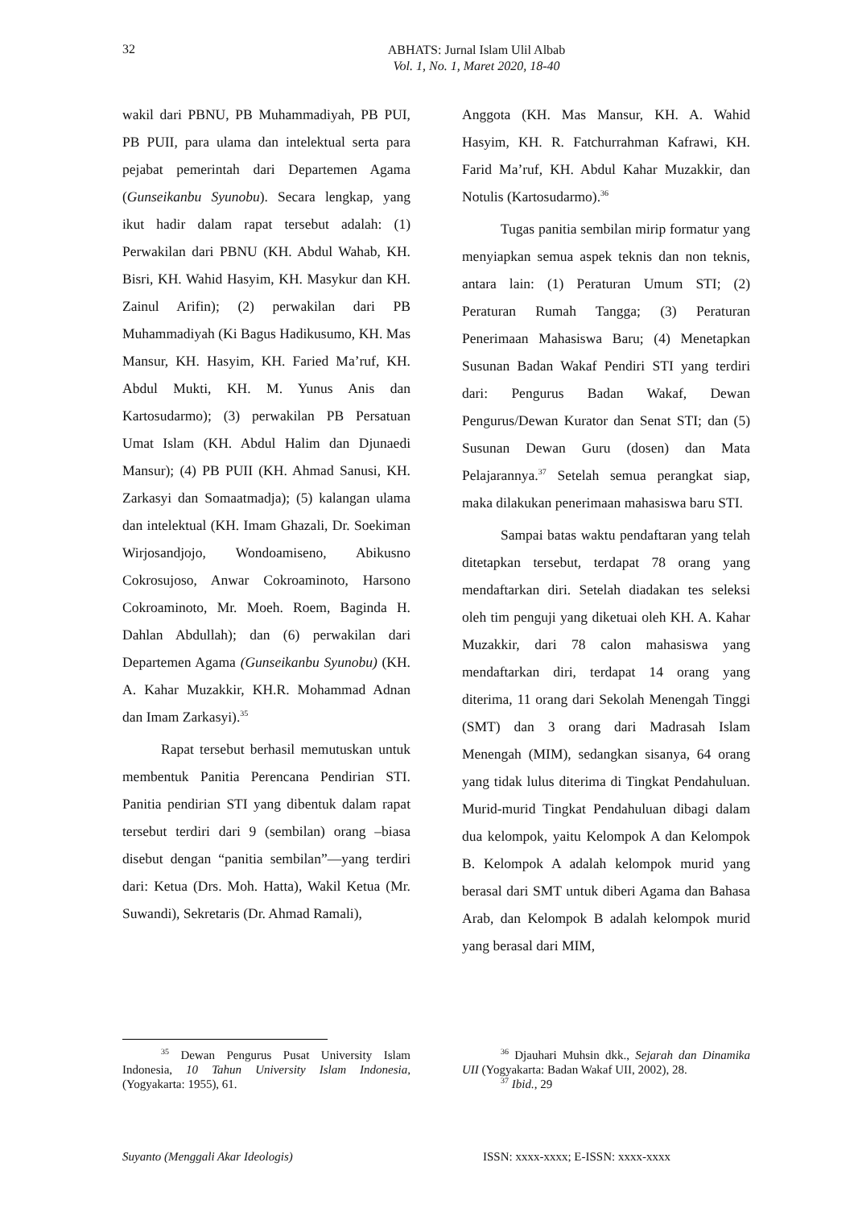32
ABHATS: Jurnal Islam Ulil Albab
Vol. 1, No. 1, Maret 2020, 18-40
wakil dari PBNU, PB Muhammadiyah, PB PUI, PB PUII, para ulama dan intelektual serta para pejabat pemerintah dari Departemen Agama (Gunseikanbu Syunobu). Secara lengkap, yang ikut hadir dalam rapat tersebut adalah: (1) Perwakilan dari PBNU (KH. Abdul Wahab, KH. Bisri, KH. Wahid Hasyim, KH. Masykur dan KH. Zainul Arifin); (2) perwakilan dari PB Muhammadiyah (Ki Bagus Hadikusumo, KH. Mas Mansur, KH. Hasyim, KH. Faried Ma’ruf, KH. Abdul Mukti, KH. M. Yunus Anis dan Kartosudarmo); (3) perwakilan PB Persatuan Umat Islam (KH. Abdul Halim dan Djunaedi Mansur); (4) PB PUII (KH. Ahmad Sanusi, KH. Zarkasyi dan Somaatmadja); (5) kalangan ulama dan intelektual (KH. Imam Ghazali, Dr. Soekiman Wirjosandjojo, Wondoamiseno, Abikusno Cokrosujoso, Anwar Cokroaminoto, Harsono Cokroaminoto, Mr. Moeh. Roem, Baginda H. Dahlan Abdullah); dan (6) perwakilan dari Departemen Agama (Gunseikanbu Syunobu) (KH. A. Kahar Muzakkir, KH.R. Mohammad Adnan dan Imam Zarkasyi).<sup>35</sup>
Rapat tersebut berhasil memutuskan untuk membentuk Panitia Perencana Pendirian STI. Panitia pendirian STI yang dibentuk dalam rapat tersebut terdiri dari 9 (sembilan) orang –biasa disebut dengan “panitia sembilan”—yang terdiri dari: Ketua (Drs. Moh. Hatta), Wakil Ketua (Mr. Suwandi), Sekretaris (Dr. Ahmad Ramali),
Anggota (KH. Mas Mansur, KH. A. Wahid Hasyim, KH. R. Fatchurrahman Kafrawi, KH. Farid Ma’ruf, KH. Abdul Kahar Muzakkir, dan Notulis (Kartosudarmo).<sup>36</sup>
Tugas panitia sembilan mirip formatur yang menyiapkan semua aspek teknis dan non teknis, antara lain: (1) Peraturan Umum STI; (2) Peraturan Rumah Tangga; (3) Peraturan Penerimaan Mahasiswa Baru; (4) Menetapkan Susunan Badan Wakaf Pendiri STI yang terdiri dari: Pengurus Badan Wakaf, Dewan Pengurus/Dewan Kurator dan Senat STI; dan (5) Susunan Dewan Guru (dosen) dan Mata Pelajarannya.<sup>37</sup> Setelah semua perangkat siap, maka dilakukan penerimaan mahasiswa baru STI.
Sampai batas waktu pendaftaran yang telah ditetapkan tersebut, terdapat 78 orang yang mendaftarkan diri. Setelah diadakan tes seleksi oleh tim penguji yang diketuai oleh KH. A. Kahar Muzakkir, dari 78 calon mahasiswa yang mendaftarkan diri, terdapat 14 orang yang diterima, 11 orang dari Sekolah Menengah Tinggi (SMT) dan 3 orang dari Madrasah Islam Menengah (MIM), sedangkan sisanya, 64 orang yang tidak lulus diterima di Tingkat Pendahuluan. Murid-murid Tingkat Pendahuluan dibagi dalam dua kelompok, yaitu Kelompok A dan Kelompok B. Kelompok A adalah kelompok murid yang berasal dari SMT untuk diberi Agama dan Bahasa Arab, dan Kelompok B adalah kelompok murid yang berasal dari MIM,
<sup>35</sup> Dewan Pengurus Pusat University Islam Indonesia, 10 Tahun University Islam Indonesia, (Yogyakarta: 1955), 61.
<sup>36</sup> Djauhari Muhsin dkk., Sejarah dan Dinamika UII (Yogyakarta: Badan Wakaf UII, 2002), 28.
<sup>37</sup> Ibid., 29
Suyanto (Menggali Akar Ideologis) ISSN: xxxx-xxxx; E-ISSN: xxxx-xxxx